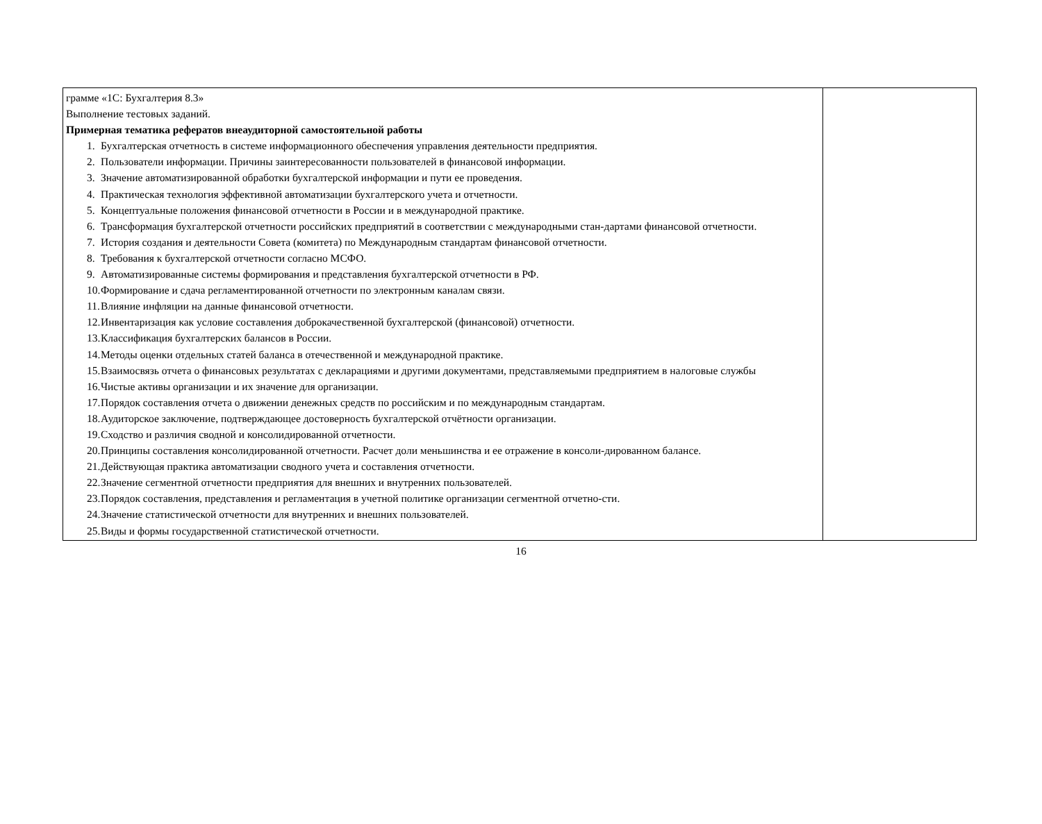| грамме «1С: Бухгалтерия 8.3» Выполнение тестовых заданий. Примерная тематика рефератов внеаудиторной самостоятельной работы 1. Бухгалтерская отчетность в системе информационного обеспечения управления деятельности предприятия. 2. Пользователи информации. Причины заинтересованности пользователей в финансовой информации. 3. Значение автоматизированной обработки бухгалтерской информации и пути ее проведения. 4. Практическая технология эффективной автоматизации бухгалтерского учета и отчетности. 5. Концептуальные положения финансовой отчетности в России и в международной практике. 6. Трансформация бухгалтерской отчетности российских предприятий в соответствии с международными стан-дартами финансовой отчетности. 7. История создания и деятельности Совета (комитета) по Международным стандартам финансовой отчетности. 8. Требования к бухгалтерской отчетности согласно МСФО. 9. Автоматизированные системы формирования и представления бухгалтерской отчетности в РФ. 10. Формирование и сдача регламентированной отчетности по электронным каналам связи. 11. Влияние инфляции на данные финансовой отчетности. 12. Инвентаризация как условие составления доброкачественной бухгалтерской (финансовой) отчетности. 13. Классификация бухгалтерских балансов в России. 14. Методы оценки отдельных статей баланса в отечественной и международной практике. 15. Взаимосвязь отчета о финансовых результатах с декларациями и другими документами, представляемыми предприятием в налоговые службы 16. Чистые активы организации и их значение для организации. 17. Порядок составления отчета о движении денежных средств по российским и по международным стандартам. 18. Аудиторское заключение, подтверждающее достоверность бухгалтерской отчётности организации. 19. Сходство и различия сводной и консолидированной отчетности. 20. Принципы составления консолидированной отчетности. Расчет доли меньшинства и ее отражение в консоли-дированном балансе. 21. Действующая практика автоматизации сводного учета и составления отчетности. 22. Значение сегментной отчетности предприятия для внешних и внутренних пользователей. 23. Порядок составления, представления и регламентация в учетной политике организации сегментной отчетно-сти. 24. Значение статистической отчетности для внутренних и внешних пользователей. 25. Виды и формы государственной статистической отчетности. | |
16